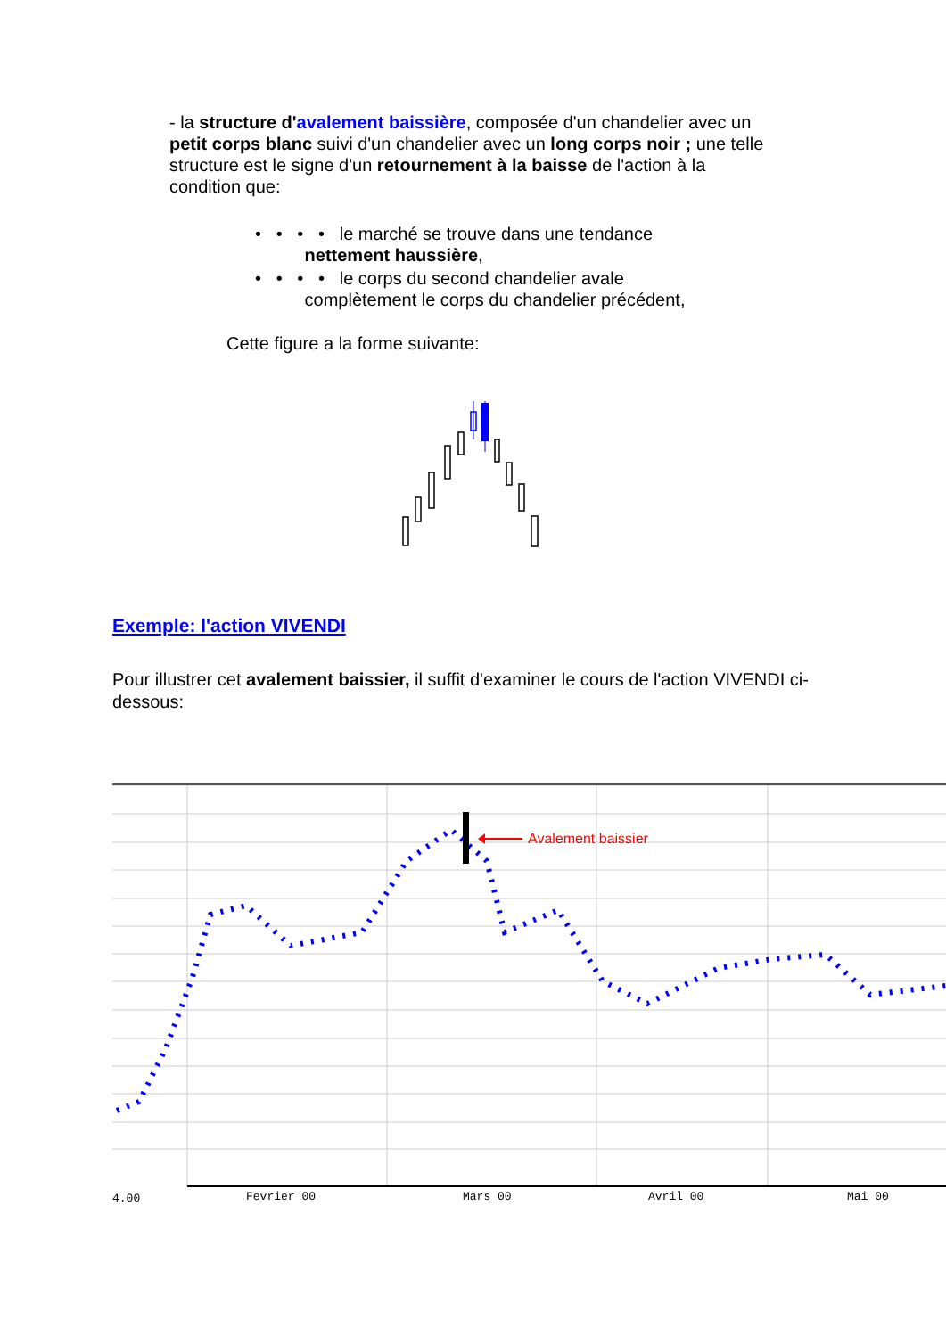- la structure d'avalement baissière, composée d'un chandelier avec un petit corps blanc suivi d'un chandelier avec un long corps noir ; une telle structure est le signe d'un retournement à la baisse de l'action à la condition que:
• • • • le marché se trouve dans une tendance
nettement haussière,
• • • • le corps du second chandelier avale
complètement le corps du chandelier précédent,
Cette figure a la forme suivante:
Exemple: l'action VIVENDI
Pour illustrer cet avalement baissier, il suffit d'examiner le cours de l'action VIVENDI ci-dessous:
Avalement baissier
4.00
Fevrier 00
Mars 00
Avril 00
Mai 00